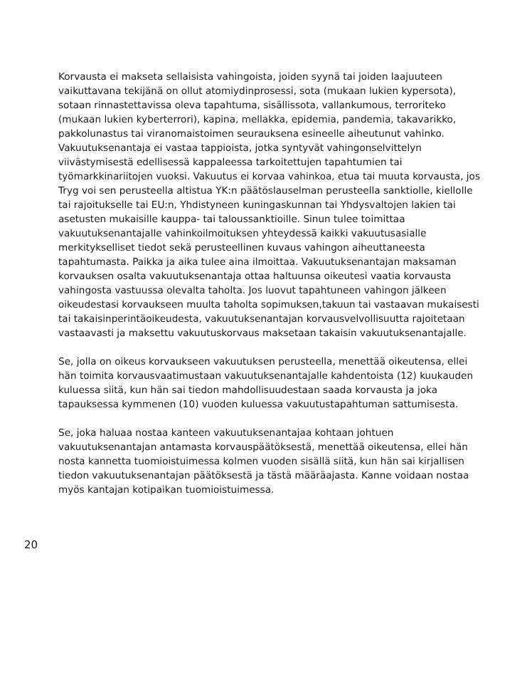Korvausta ei makseta sellaisista vahingoista, joiden syynä tai joiden laajuuteen vaikuttavana tekijänä on ollut atomiydinprosessi, sota (mukaan lukien kypersota), sotaan rinnastettavissa oleva tapahtuma, sisällissota, vallankumous, terroriteko (mukaan lukien kyberterrori), kapina, mellakka, epidemia, pandemia, takavarikko, pakkolunastus tai viranomaistoimen seurauksena esineelle aiheutunut vahinko. Vakuutuksenantaja ei vastaa tappioista, jotka syntyvät vahingonselvittelyn viivästymisestä edellisessä kappaleessa tarkoitettujen tapahtumien tai työmarkkinariitojen vuoksi. Vakuutus ei korvaa vahinkoa, etua tai muuta korvausta, jos Tryg voi sen perusteella altistua YK:n päätöslauselman perusteella sanktiolle, kiellolle tai rajoitukselle tai EU:n, Yhdistyneen kuningaskunnan tai Yhdysvaltojen lakien tai asetusten mukaisille kauppa- tai taloussanktioille. Sinun tulee toimittaa vakuutuksenantajalle vahinkoilmoituksen yhteydessä kaikki vakuutusasialle merkitykselliset tiedot sekä perusteellinen kuvaus vahingon aiheuttaneesta tapahtumasta. Paikka ja aika tulee aina ilmoittaa. Vakuutuksenantajan maksaman korvauksen osalta vakuutuksenantaja ottaa haltuunsa oikeutesi vaatia korvausta vahingosta vastuussa olevalta taholta. Jos luovut tapahtuneen vahingon jälkeen oikeudestasi korvaukseen muulta taholta sopimuksen,takuun tai vastaavan mukaisesti tai takaisinperintäoikeudesta, vakuutuksenantajan korvausvelvollisuutta rajoitetaan vastaavasti ja maksettu vakuutuskorvaus maksetaan takaisin vakuutuksenantajalle.
Se, jolla on oikeus korvaukseen vakuutuksen perusteella, menettää oikeutensa, ellei hän toimita korvausvaatimustaan vakuutuksenantajalle kahdentoista (12) kuukauden kuluessa siitä, kun hän sai tiedon mahdollisuudestaan saada korvausta ja joka tapauksessa kymmenen (10) vuoden kuluessa vakuutustapahtuman sattumisesta.
Se, joka haluaa nostaa kanteen vakuutuksenantajaa kohtaan johtuen vakuutuksenantajan antamasta korvauspäätöksestä, menettää oikeutensa, ellei hän nosta kannetta tuomioistuimessa kolmen vuoden sisällä siitä, kun hän sai kirjallisen tiedon vakuutuksenantajan päätöksestä ja tästä määräajasta. Kanne voidaan nostaa myös kantajan kotipaikan tuomioistuimessa.
20